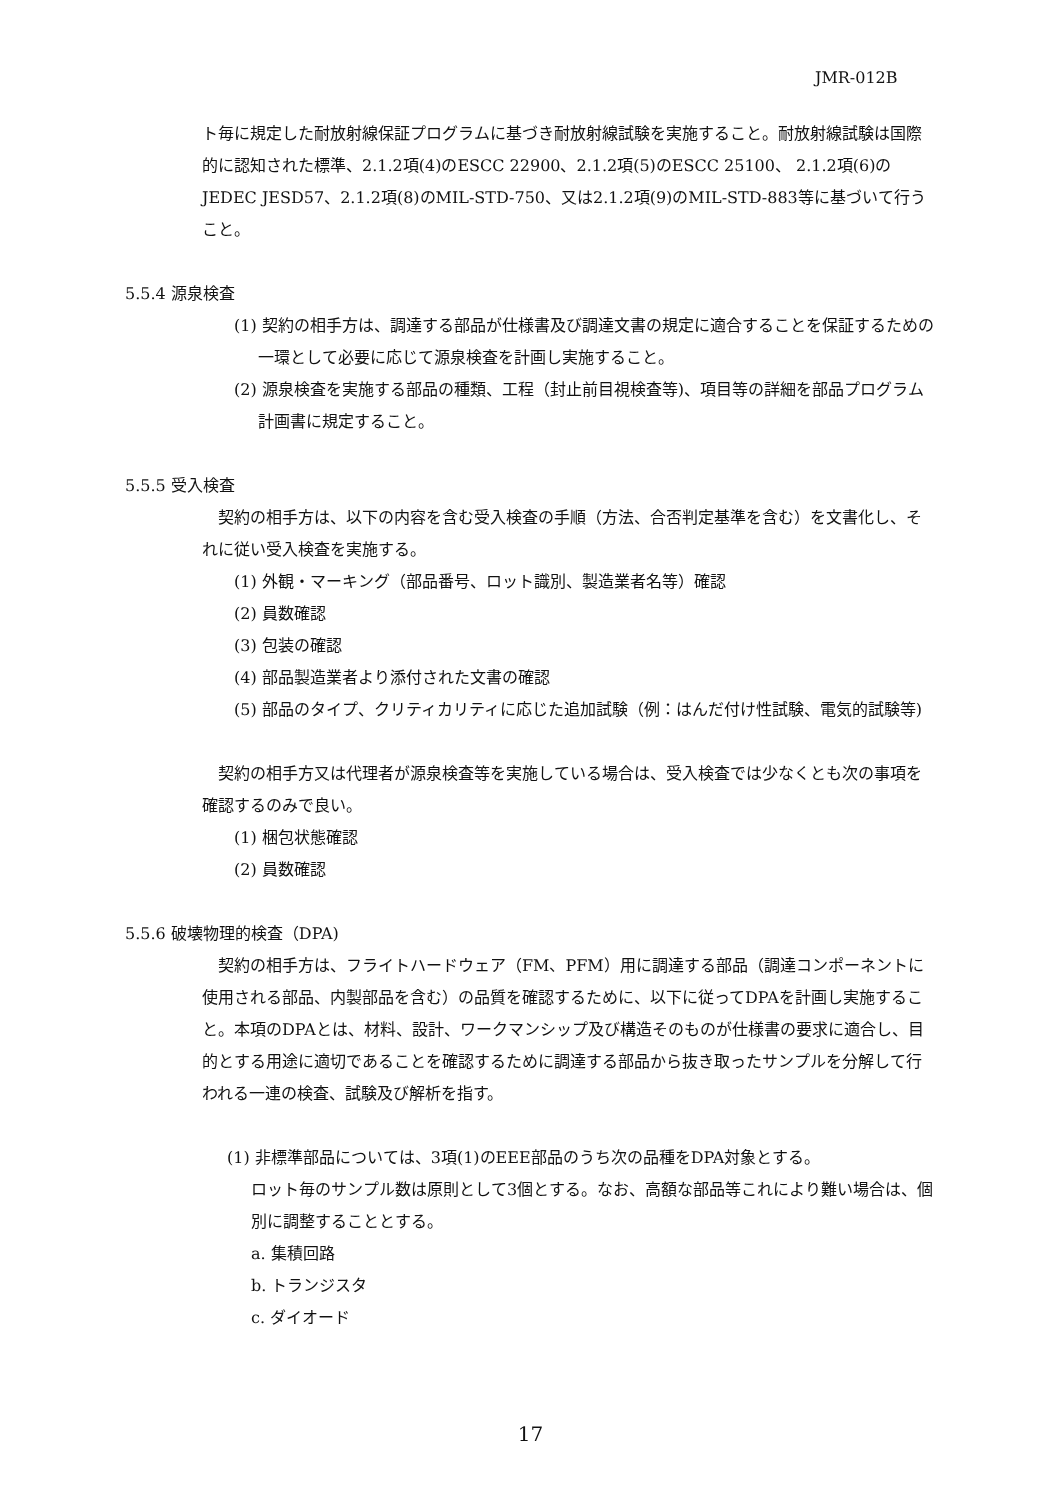JMR-012B
ト毎に規定した耐放射線保証プログラムに基づき耐放射線試験を実施すること。耐放射線試験は国際的に認知された標準、2.1.2項(4)のESCC 22900、2.1.2項(5)のESCC 25100、 2.1.2項(6)のJEDEC JESD57、2.1.2項(8)のMIL-STD-750、又は2.1.2項(9)のMIL-STD-883等に基づいて行うこと。
5.5.4 源泉検査
(1) 契約の相手方は、調達する部品が仕様書及び調達文書の規定に適合することを保証するための一環として必要に応じて源泉検査を計画し実施すること。
(2) 源泉検査を実施する部品の種類、工程（封止前目視検査等)、項目等の詳細を部品プログラム計画書に規定すること。
5.5.5 受入検査
　契約の相手方は、以下の内容を含む受入検査の手順（方法、合否判定基準を含む）を文書化し、それに従い受入検査を実施する。
(1) 外観・マーキング（部品番号、ロット識別、製造業者名等）確認
(2) 員数確認
(3) 包装の確認
(4) 部品製造業者より添付された文書の確認
(5) 部品のタイプ、クリティカリティに応じた追加試験（例：はんだ付け性試験、電気的試験等)
　契約の相手方又は代理者が源泉検査等を実施している場合は、受入検査では少なくとも次の事項を確認するのみで良い。
(1) 梱包状態確認
(2) 員数確認
5.5.6 破壊物理的検査（DPA)
　契約の相手方は、フライトハードウェア（FM、PFM）用に調達する部品（調達コンポーネントに使用される部品、内製部品を含む）の品質を確認するために、以下に従ってDPAを計画し実施すること。本項のDPAとは、材料、設計、ワークマンシップ及び構造そのものが仕様書の要求に適合し、目的とする用途に適切であることを確認するために調達する部品から抜き取ったサンプルを分解して行われる一連の検査、試験及び解析を指す。
(1) 非標準部品については、3項(1)のEEE部品のうち次の品種をDPA対象とする。
ロット毎のサンプル数は原則として3個とする。なお、高額な部品等これにより難い場合は、個別に調整することとする。
a. 集積回路
b. トランジスタ
c. ダイオード
17